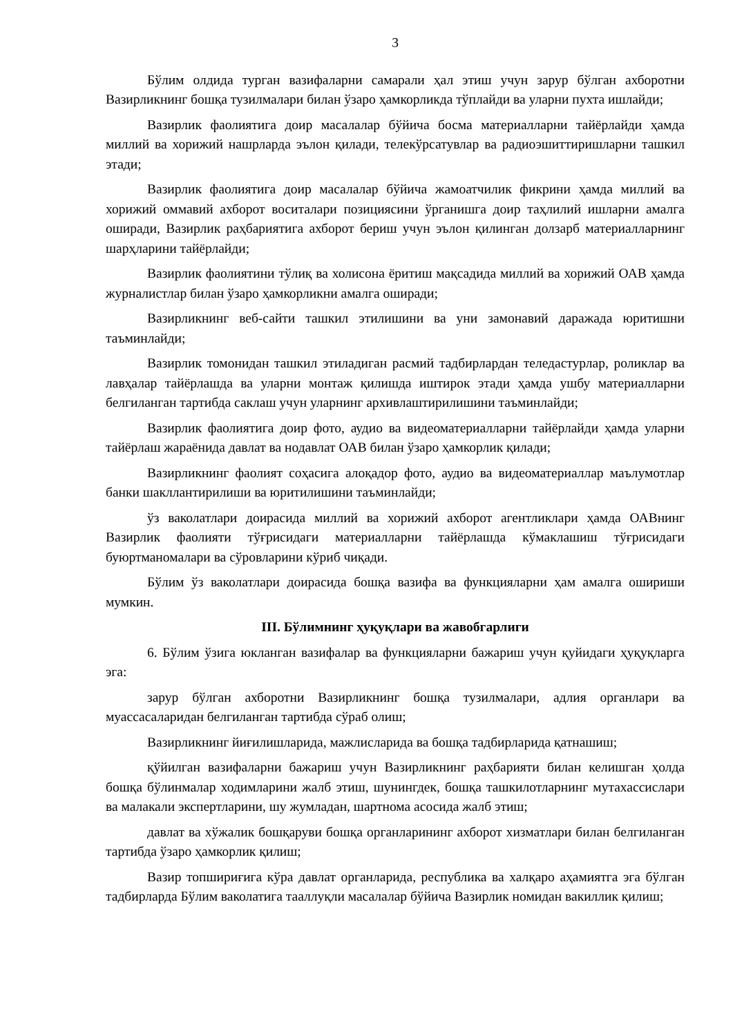3
Бўлим олдида турган вазифаларни самарали ҳал этиш учун зарур бўлган ахборотни Вазирликнинг бошқа тузилмалари билан ўзаро ҳамкорликда тўплайди ва уларни пухта ишлайди;
Вазирлик фаолиятига доир масалалар бўйича босма материалларни тайёрлайди ҳамда миллий ва хорижий нашрларда эълон қилади, телекўрсатувлар ва радиоэшиттиришларни ташкил этади;
Вазирлик фаолиятига доир масалалар бўйича жамоатчилик фикрини ҳамда миллий ва хорижий оммавий ахборот воситалари позициясини ўрганишга доир таҳлилий ишларни амалга оширади, Вазирлик раҳбариятига ахборот бериш учун эълон қилинган долзарб материалларнинг шарҳларини тайёрлайди;
Вазирлик фаолиятини тўлиқ ва холисона ёритиш мақсадида миллий ва хорижий ОАВ ҳамда журналистлар билан ўзаро ҳамкорликни амалга оширади;
Вазирликнинг веб-сайти ташкил этилишини ва уни замонавий даражада юритишни таъминлайди;
Вазирлик томонидан ташкил этиладиган расмий тадбирлардан теледастурлар, роликлар ва лавҳалар тайёрлашда ва уларни монтаж қилишда иштирок этади ҳамда ушбу материалларни белгиланган тартибда саклаш учун уларнинг архивлаштирилишини таъминлайди;
Вазирлик фаолиятига доир фото, аудио ва видеоматериалларни тайёрлайди ҳамда уларни тайёрлаш жараёнида давлат ва нодавлат ОАВ билан ўзаро ҳамкорлик қилади;
Вазирликнинг фаолият соҳасига алоқадор фото, аудио ва видеоматериаллар маълумотлар банки шакллантирилиши ва юритилишини таъминлайди;
ўз ваколатлари доирасида миллий ва хорижий ахборот агентликлари ҳамда ОАВнинг Вазирлик фаолияти тўғрисидаги материалларни тайёрлашда кўмаклашиш тўғрисидаги буюртманомалари ва сўровларини кўриб чиқади.
Бўлим ўз ваколатлари доирасида бошқа вазифа ва функцияларни ҳам амалга ошириши мумкин.
III. Бўлимнинг ҳуқуқлари ва жавобгарлиги
6. Бўлим ўзига юкланган вазифалар ва функцияларни бажариш учун қуйидаги ҳуқуқларга эга:
зарур бўлган ахборотни Вазирликнинг бошқа тузилмалари, адлия органлари ва муассасаларидан белгиланган тартибда сўраб олиш;
Вазирликнинг йиғилишларида, мажлисларида ва бошқа тадбирларида қатнашиш;
қўйилган вазифаларни бажариш учун Вазирликнинг раҳбарияти билан келишган ҳолда бошқа бўлинмалар ходимларини жалб этиш, шунингдек, бошқа ташкилотларнинг мутахассислари ва малакали экспертларини, шу жумладан, шартнома асосида жалб этиш;
давлат ва хўжалик бошқаруви бошқа органларининг ахборот хизматлари билан белгиланган тартибда ўзаро ҳамкорлик қилиш;
Вазир топшириғига кўра давлат органларида, республика ва халқаро аҳамиятга эга бўлган тадбирларда Бўлим ваколатига тааллуқли масалалар бўйича Вазирлик номидан вакиллик қилиш;